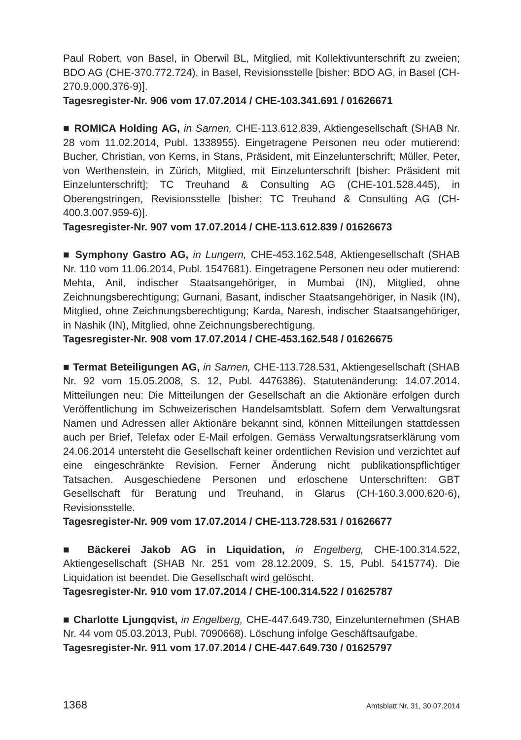Paul Robert, von Basel, in Oberwil BL, Mitglied, mit Kollektivunterschrift zu zweien; BDO AG (CHE-370.772.724), in Basel, Revisionsstelle [bisher: BDO AG, in Basel (CH-270.9.000.376-9)].
Tagesregister-Nr. 906 vom 17.07.2014 / CHE-103.341.691 / 01626671
■ ROMICA Holding AG, in Sarnen, CHE-113.612.839, Aktiengesellschaft (SHAB Nr. 28 vom 11.02.2014, Publ. 1338955). Eingetragene Personen neu oder mutierend: Bucher, Christian, von Kerns, in Stans, Präsident, mit Einzelunterschrift; Müller, Peter, von Werthenstein, in Zürich, Mitglied, mit Einzelunterschrift [bisher: Präsident mit Einzelunterschrift]; TC Treuhand & Consulting AG (CHE-101.528.445), in Oberengstringen, Revisionsstelle [bisher: TC Treuhand & Consulting AG (CH-400.3.007.959-6)].
Tagesregister-Nr. 907 vom 17.07.2014 / CHE-113.612.839 / 01626673
■ Symphony Gastro AG, in Lungern, CHE-453.162.548, Aktiengesellschaft (SHAB Nr. 110 vom 11.06.2014, Publ. 1547681). Eingetragene Personen neu oder mutierend: Mehta, Anil, indischer Staatsangehöriger, in Mumbai (IN), Mitglied, ohne Zeichnungsberechtigung; Gurnani, Basant, indischer Staatsangehöriger, in Nasik (IN), Mitglied, ohne Zeichnungsberechtigung; Karda, Naresh, indischer Staatsangehöriger, in Nashik (IN), Mitglied, ohne Zeichnungsberechtigung.
Tagesregister-Nr. 908 vom 17.07.2014 / CHE-453.162.548 / 01626675
■ Termat Beteiligungen AG, in Sarnen, CHE-113.728.531, Aktiengesellschaft (SHAB Nr. 92 vom 15.05.2008, S. 12, Publ. 4476386). Statutenänderung: 14.07.2014. Mitteilungen neu: Die Mitteilungen der Gesellschaft an die Aktionäre erfolgen durch Veröffentlichung im Schweizerischen Handelsamtsblatt. Sofern dem Verwaltungsrat Namen und Adressen aller Aktionäre bekannt sind, können Mitteilungen stattdessen auch per Brief, Telefax oder E-Mail erfolgen. Gemäss Verwaltungsratserklärung vom 24.06.2014 untersteht die Gesellschaft keiner ordentlichen Revision und verzichtet auf eine eingeschränkte Revision. Ferner Änderung nicht publikationspflichtiger Tatsachen. Ausgeschiedene Personen und erloschene Unterschriften: GBT Gesellschaft für Beratung und Treuhand, in Glarus (CH-160.3.000.620-6), Revisionsstelle.
Tagesregister-Nr. 909 vom 17.07.2014 / CHE-113.728.531 / 01626677
■ Bäckerei Jakob AG in Liquidation, in Engelberg, CHE-100.314.522, Aktiengesellschaft (SHAB Nr. 251 vom 28.12.2009, S. 15, Publ. 5415774). Die Liquidation ist beendet. Die Gesellschaft wird gelöscht.
Tagesregister-Nr. 910 vom 17.07.2014 / CHE-100.314.522 / 01625787
■ Charlotte Ljungqvist, in Engelberg, CHE-447.649.730, Einzelunternehmen (SHAB Nr. 44 vom 05.03.2013, Publ. 7090668). Löschung infolge Geschäftsaufgabe.
Tagesregister-Nr. 911 vom 17.07.2014 / CHE-447.649.730 / 01625797
1368 Amtsblatt Nr. 31, 30.07.2014